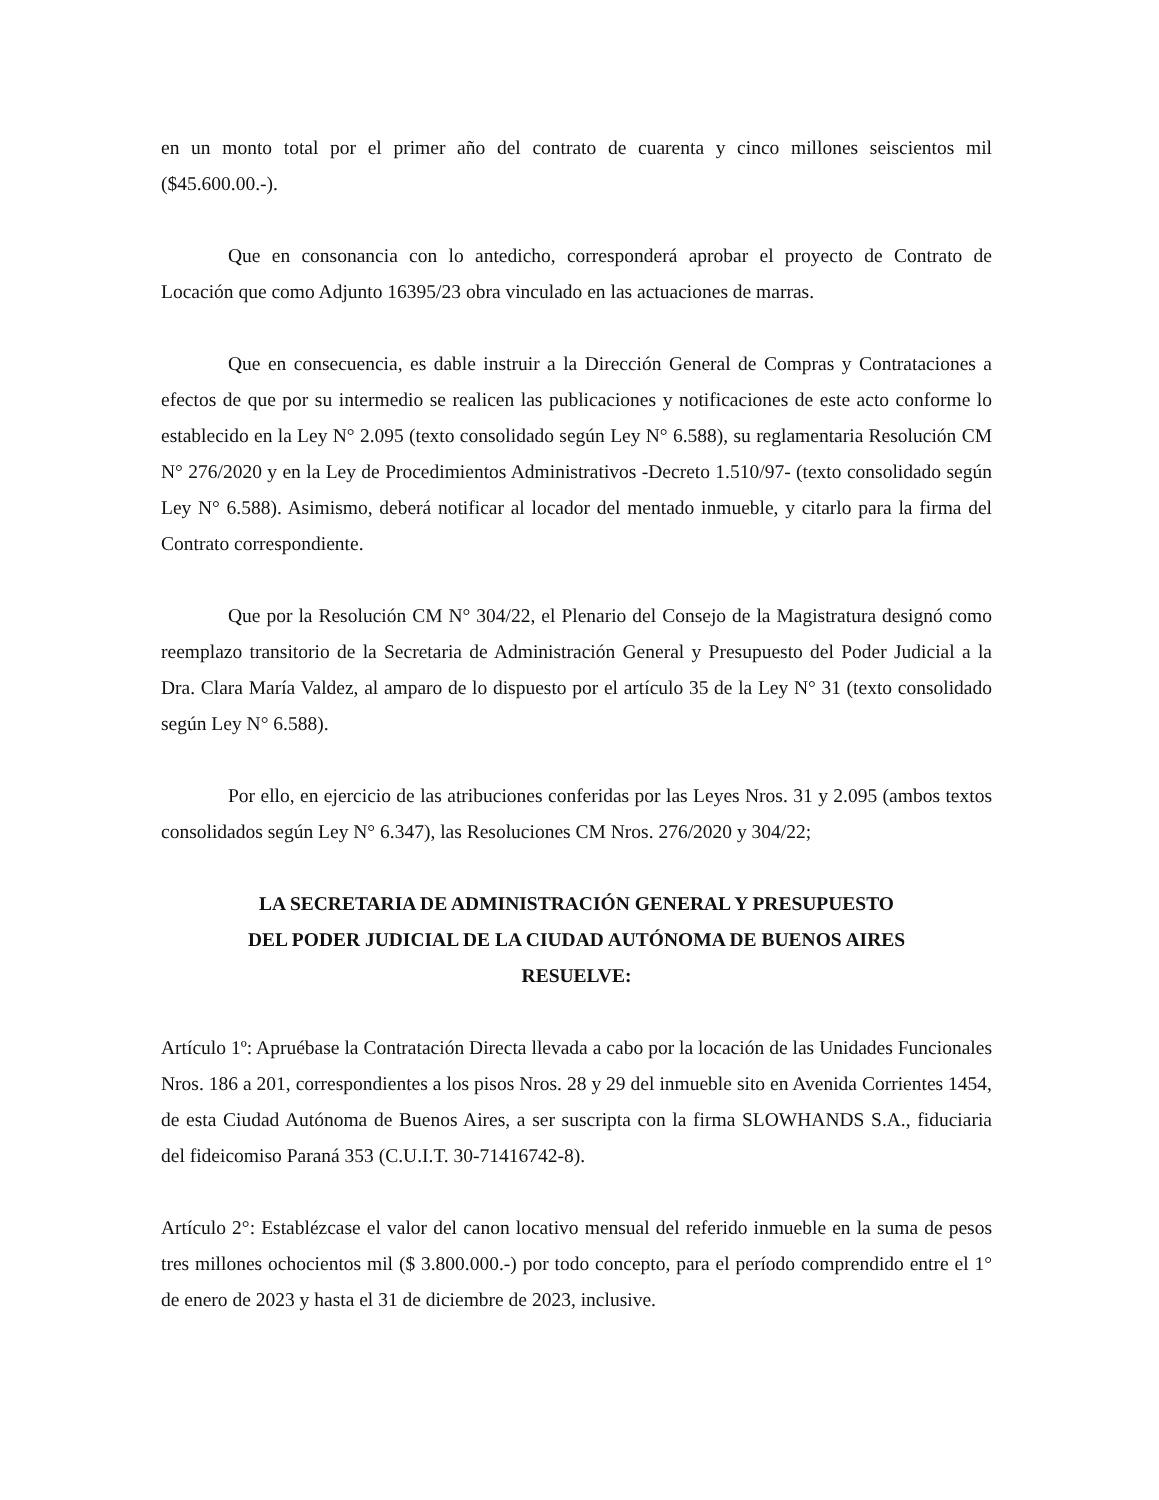en un monto total por el primer año del contrato de cuarenta y cinco millones seiscientos mil ($45.600.00.-).
Que en consonancia con lo antedicho, corresponderá aprobar el proyecto de Contrato de Locación que como Adjunto 16395/23 obra vinculado en las actuaciones de marras.
Que en consecuencia, es dable instruir a la Dirección General de Compras y Contrataciones a efectos de que por su intermedio se realicen las publicaciones y notificaciones de este acto conforme lo establecido en la Ley N° 2.095 (texto consolidado según Ley N° 6.588), su reglamentaria Resolución CM N° 276/2020 y en la Ley de Procedimientos Administrativos -Decreto 1.510/97- (texto consolidado según Ley N° 6.588). Asimismo, deberá notificar al locador del mentado inmueble, y citarlo para la firma del Contrato correspondiente.
Que por la Resolución CM N° 304/22, el Plenario del Consejo de la Magistratura designó como reemplazo transitorio de la Secretaria de Administración General y Presupuesto del Poder Judicial a la Dra. Clara María Valdez, al amparo de lo dispuesto por el artículo 35 de la Ley N° 31 (texto consolidado según Ley N° 6.588).
Por ello, en ejercicio de las atribuciones conferidas por las Leyes Nros. 31 y 2.095 (ambos textos consolidados según Ley N° 6.347), las Resoluciones CM Nros. 276/2020 y 304/22;
LA SECRETARIA DE ADMINISTRACIÓN GENERAL Y PRESUPUESTO
DEL PODER JUDICIAL DE LA CIUDAD AUTÓNOMA DE BUENOS AIRES
RESUELVE:
Artículo 1º: Apruébase la Contratación Directa llevada a cabo por la locación de las Unidades Funcionales Nros. 186 a 201, correspondientes a los pisos Nros. 28 y 29 del inmueble sito en Avenida Corrientes 1454, de esta Ciudad Autónoma de Buenos Aires, a ser suscripta con la firma SLOWHANDS S.A., fiduciaria del fideicomiso Paraná 353 (C.U.I.T. 30-71416742-8).
Artículo 2°: Establézcase el valor del canon locativo mensual del referido inmueble en la suma de pesos tres millones ochocientos mil ($ 3.800.000.-) por todo concepto, para el período comprendido entre el 1° de enero de 2023 y hasta el 31 de diciembre de 2023, inclusive.